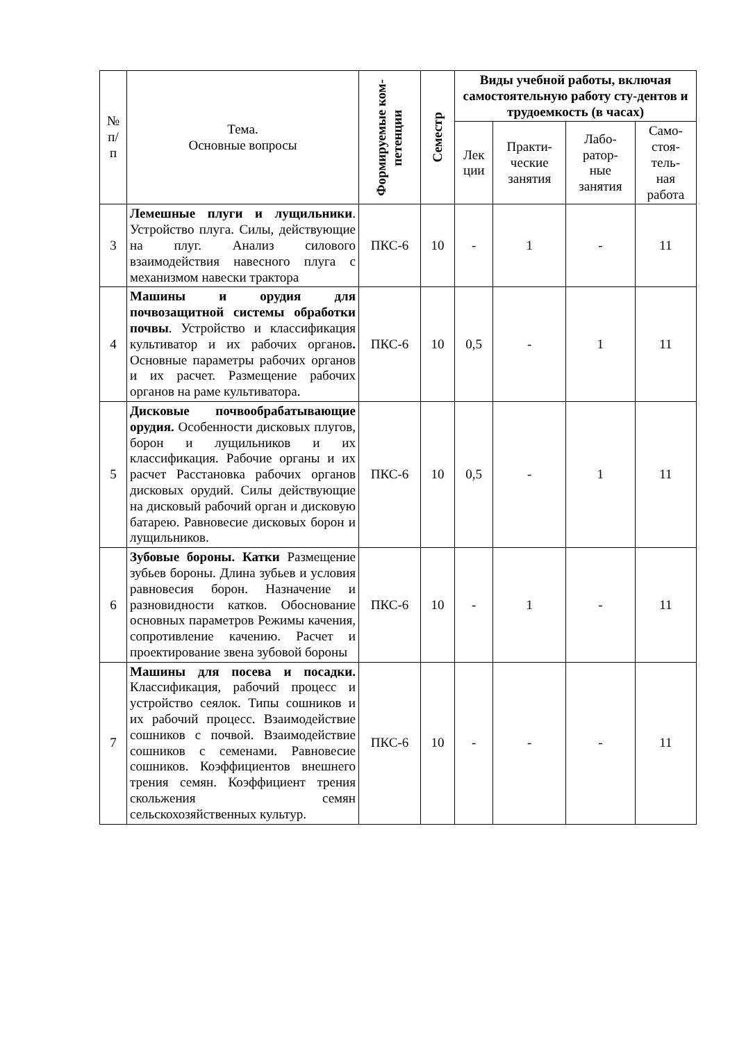| № п/ п | Тема. Основные вопросы | Формируемые ком- петенции | Семестр | Виды учебной работы, включая самостоятельную работу сту-дентов и трудоемкость (в часах) | | | |
| --- | --- | --- | --- | --- | --- | --- | --- |
| | | | | Лек ции | Практи- ческие занятия | Лабо- ратор- ные занятия | Само- стоя- тель- ная работа |
| 3 | Лемешные плуги и лущильники . Устройство плуга. Силы, действующие на плуг. Анализ силового взаимодействия навесного плуга с механизмом навески трактора | ПКС-6 | 10 | - | 1 | - | 11 |
| 4 | Машины и орудия для почвозащитной системы обработки почвы . Устройство и классификация культиватор и их рабочих органов . Основные параметры рабочих органов и их расчет. Размещение рабочих органов на раме культиватора. | ПКС-6 | 10 | 0,5 | - | 1 | 11 |
| 5 | Дисковые почвообрабатывающие орудия. Особенности дисковых плугов, борон и лущильников и их классификация. Рабочие органы и их расчет Расстановка рабочих органов дисковых орудий. Силы действующие на дисковый рабочий орган и дисковую батарею. Равновесие дисковых борон и лущильников. | ПКС-6 | 10 | 0,5 | - | 1 | 11 |
| 6 | Зубовые бороны. Катки Размещение зубьев бороны. Длина зубьев и условия равновесия борон. Назначение и разновидности катков. Обоснование основных параметров Режимы качения, сопротивление качению. Расчет и проектирование звена зубовой бороны | ПКС-6 | 10 | - | 1 | - | 11 |
| 7 | Машины для посева и посадки. Классификация, рабочий процесс и устройство сеялок. Типы сошников и их рабочий процесс. Взаимодействие сошников с почвой. Взаимодействие сошников с семенами. Равновесие сошников. Коэффициентов внешнего трения семян. Коэффициент трения скольжения семян сельскохозяйственных культур. | ПКС-6 | 10 | - | - | - | 11 |